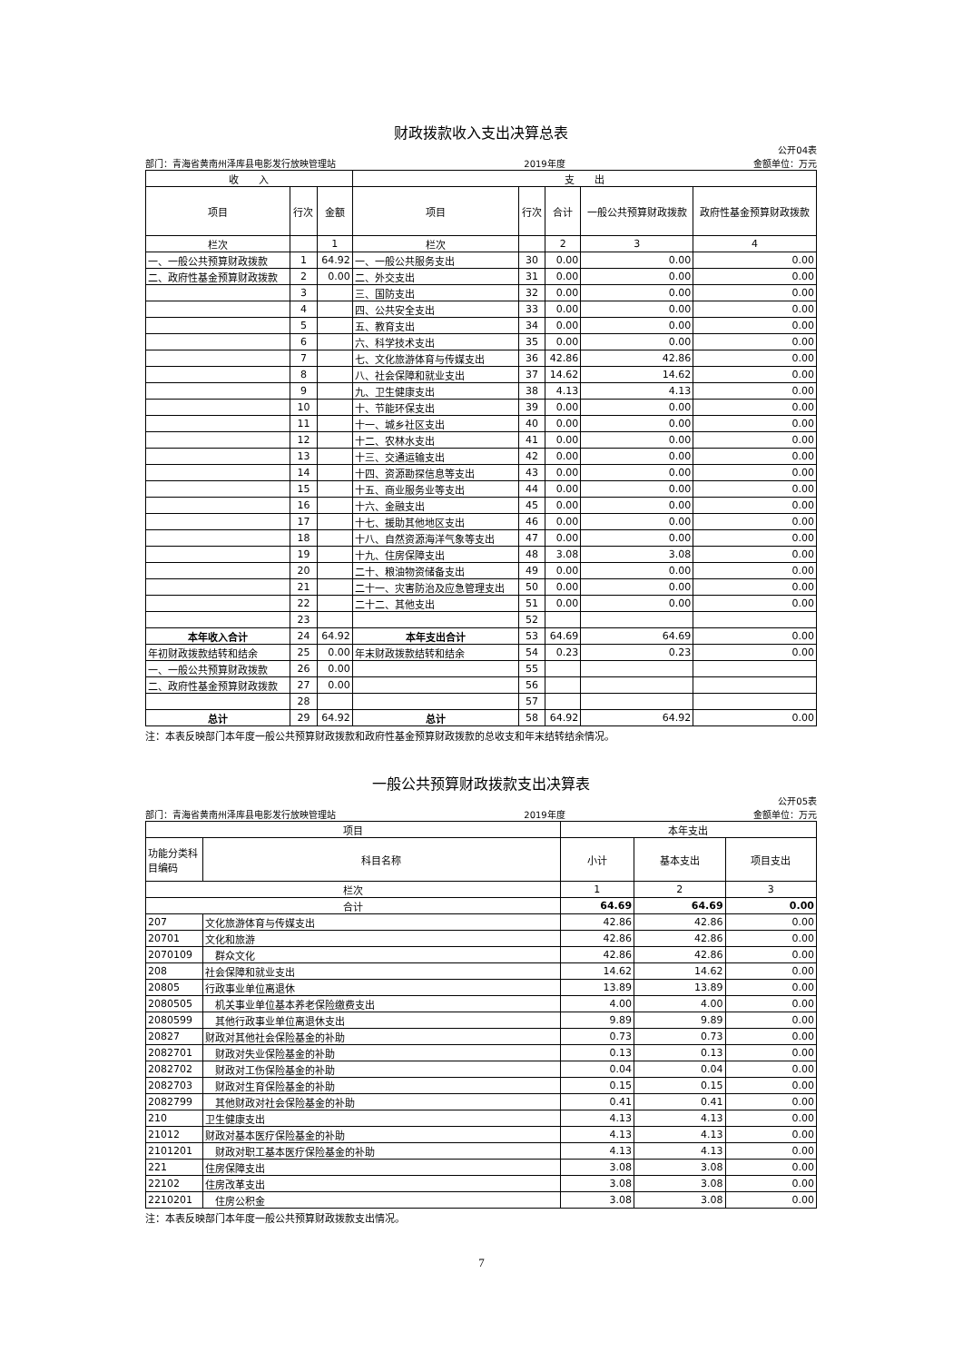财政拨款收入支出决算总表
公开04表
部门：青海省黄南州泽库县电影发行放映管理站 2019年度 金额单位：万元
| 收 入 | | | 支 出 | | | | |
| 项目 | 行次 | 金额 | 项目 | 行次 | 合计 | 一般公共预算财政拨款 | 政府性基金预算财政拨款 |
| 栏次 | | 1 | 栏次 | | 2 | 3 | 4 |
| 一、一般公共预算财政拨款 | 1 | 64.92 | 一、一般公共服务支出 | 30 | 0.00 | 0.00 | 0.00 |
| 二、政府性基金预算财政拨款 | 2 | 0.00 | 二、外交支出 | 31 | 0.00 | 0.00 | 0.00 |
| | 3 | | 三、国防支出 | 32 | 0.00 | 0.00 | 0.00 |
| | 4 | | 四、公共安全支出 | 33 | 0.00 | 0.00 | 0.00 |
| | 5 | | 五、教育支出 | 34 | 0.00 | 0.00 | 0.00 |
| | 6 | | 六、科学技术支出 | 35 | 0.00 | 0.00 | 0.00 |
| | 7 | | 七、文化旅游体育与传媒支出 | 36 | 42.86 | 42.86 | 0.00 |
| | 8 | | 八、社会保障和就业支出 | 37 | 14.62 | 14.62 | 0.00 |
| | 9 | | 九、卫生健康支出 | 38 | 4.13 | 4.13 | 0.00 |
| | 10 | | 十、节能环保支出 | 39 | 0.00 | 0.00 | 0.00 |
| | 11 | | 十一、城乡社区支出 | 40 | 0.00 | 0.00 | 0.00 |
| | 12 | | 十二、农林水支出 | 41 | 0.00 | 0.00 | 0.00 |
| | 13 | | 十三、交通运输支出 | 42 | 0.00 | 0.00 | 0.00 |
| | 14 | | 十四、资源勘探信息等支出 | 43 | 0.00 | 0.00 | 0.00 |
| | 15 | | 十五、商业服务业等支出 | 44 | 0.00 | 0.00 | 0.00 |
| | 16 | | 十六、金融支出 | 45 | 0.00 | 0.00 | 0.00 |
| | 17 | | 十七、援助其他地区支出 | 46 | 0.00 | 0.00 | 0.00 |
| | 18 | | 十八、自然资源海洋气象等支出 | 47 | 0.00 | 0.00 | 0.00 |
| | 19 | | 十九、住房保障支出 | 48 | 3.08 | 3.08 | 0.00 |
| | 20 | | 二十、粮油物资储备支出 | 49 | 0.00 | 0.00 | 0.00 |
| | 21 | | 二十一、灾害防治及应急管理支出 | 50 | 0.00 | 0.00 | 0.00 |
| | 22 | | 二十二、其他支出 | 51 | 0.00 | 0.00 | 0.00 |
| | 23 | | | 52 | | | |
| 本年收入合计 | 24 | 64.92 | 本年支出合计 | 53 | 64.69 | 64.69 | 0.00 |
| 年初财政拨款结转和结余 | 25 | 0.00 | 年末财政拨款结转和结余 | 54 | 0.23 | 0.23 | 0.00 |
| 一、一般公共预算财政拨款 | 26 | 0.00 | | 55 | | | |
| 二、政府性基金预算财政拨款 | 27 | 0.00 | | 56 | | | |
| | 28 | | | 57 | | | |
| 总计 | 29 | 64.92 | 总计 | 58 | 64.92 | 64.92 | 0.00 |
注：本表反映部门本年度一般公共预算财政拨款和政府性基金预算财政拨款的总收支和年末结转结余情况。
一般公共预算财政拨款支出决算表
公开05表
部门：青海省黄南州泽库县电影发行放映管理站 2019年度 金额单位：万元
| 项目 | | 本年支出 | | |
| 功能分类科目编码 | 科目名称 | 小计 | 基本支出 | 项目支出 |
| 栏次 | | 1 | 2 | 3 |
| 合计 | | 64.69 | 64.69 | 0.00 |
| 207 | 文化旅游体育与传媒支出 | 42.86 | 42.86 | 0.00 |
| 20701 | 文化和旅游 | 42.86 | 42.86 | 0.00 |
| 2070109 | 群众文化 | 42.86 | 42.86 | 0.00 |
| 208 | 社会保障和就业支出 | 14.62 | 14.62 | 0.00 |
| 20805 | 行政事业单位离退休 | 13.89 | 13.89 | 0.00 |
| 2080505 | 机关事业单位基本养老保险缴费支出 | 4.00 | 4.00 | 0.00 |
| 2080599 | 其他行政事业单位离退休支出 | 9.89 | 9.89 | 0.00 |
| 20827 | 财政对其他社会保险基金的补助 | 0.73 | 0.73 | 0.00 |
| 2082701 | 财政对失业保险基金的补助 | 0.13 | 0.13 | 0.00 |
| 2082702 | 财政对工伤保险基金的补助 | 0.04 | 0.04 | 0.00 |
| 2082703 | 财政对生育保险基金的补助 | 0.15 | 0.15 | 0.00 |
| 2082799 | 其他财政对社会保险基金的补助 | 0.41 | 0.41 | 0.00 |
| 210 | 卫生健康支出 | 4.13 | 4.13 | 0.00 |
| 21012 | 财政对基本医疗保险基金的补助 | 4.13 | 4.13 | 0.00 |
| 2101201 | 财政对职工基本医疗保险基金的补助 | 4.13 | 4.13 | 0.00 |
| 221 | 住房保障支出 | 3.08 | 3.08 | 0.00 |
| 22102 | 住房改革支出 | 3.08 | 3.08 | 0.00 |
| 2210201 | 住房公积金 | 3.08 | 3.08 | 0.00 |
注：本表反映部门本年度一般公共预算财政拨款支出情况。
7